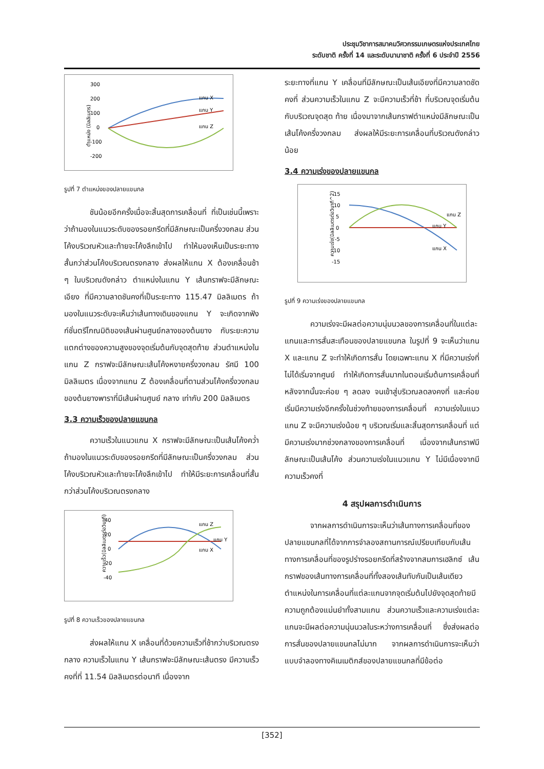ประชุมวิชาการสมาคมวิศวกรรมเกษตรแห่งประเทศไทย
ระดับชาติ ครั้งที่ 14 และระดับนานาชาติ ครั้งที่ 6 ประจำปี 2556
ตำแหน่ง (มิลลิเมตร)
300
200
100
0
-100
-200
แกน X
แกน Y
แกน Z
รูปที่ 7 ตำแหน่งของปลายแขนกล
ชันน้อยอีกครั้งเมื่อจะสิ้นสุดการเคลื่อนที่ ที่เป็นเช่นนี้เพราะว่าถ้ามองในแนวระดับของรอยกรีดที่มีลักษณะเป็นครึ่งวงกลม ส่วนโค้งบริเวณหัวและท้ายจะโค้งลึกเข้าไป ทำให้มองเห็นเป็นระยะทางสั้นกว่าส่วนโค้งบริเวณตรงกลาง ส่งผลให้แกน X ต้องเคลื่อนช้า ๆ ในบริเวณดังกล่าว ตำแหน่งในแกน Y เส้นกราฟจะมีลักษณะเอียง ที่มีความลาดชันคงที่เป็นระยะทาง 115.47 มิลลิเมตร ถ้ามองในแนวระดับจะเห็นว่าเส้นทางเดินของแกน Y จะเกิดจากฟังก์ชั่นตรีโกณมิติของเส้นผ่านศูนย์กลางของต้นยาง กับระยะความแตกต่างของความสูงของจุดเริ่มต้นกับจุดสุดท้าย ส่วนตำแหน่งในแกน Z กราฟจะมีลักษณะเส้นโค้งหงายครึ่งวงกลม รัศมี 100 มิลลิเมตร เนื่องจากแกน Z ต้องเคลื่อนที่ตามส่วนโค้งครึ่งวงกลมของต้นยางพาราที่มีเส้นผ่านศูนย์ กลาง เท่ากับ 200 มิลลิเมตร
3.3 ความเร็วของปลายแขนกล
ความเร็วในแนวแกน X กราฟจะมีลักษณะเป็นเส้นโค้งคว่ำ ถ้ามองในแนวระดับของรอยกรีดที่มีลักษณะเป็นครึ่งวงกลม ส่วนโค้งบริเวณหัวและท้ายจะโค้งลึกเข้าไป ทำให้มีระยะการเคลื่อนที่สั้นกว่าส่วนโค้งบริเวณตรงกลาง
40
20
0
-20
-40
ความเร็ว(มิลลิเมตรต่อวินาที)
แกน Z
แกน Y
แกน X
รูปที่ 8 ความเร็วของปลายแขนกล
ส่งผลให้แกน X เคลื่อนที่ด้วยความเร็วที่ช้ากว่าบริเวณตรงกลาง ความเร็วในแกน Y เส้นกราฟจะมีลักษณะเส้นตรง มีความเร็วคงที่ที่ 11.54 มิลลิเมตรต่อนาที เนื่องจาก
ระยะทางที่แกน Y เคลื่อนที่มีลักษณะเป็นเส้นเอียงที่มีความลาดชัดคงที่ ส่วนความเร็วในแกน Z จะมีความเร็วที่ช้า ที่บริเวณจุดเริ่มต้นกับบริเวณจุดสุด ท้าย เนื่องมาจากเส้นกราฟตำแหน่งมีลักษณะเป็นเส้นโค้งครึ่งวงกลม ส่งผลให้มีระยะการเคลื่อนที่บริเวณดังกล่าวน้อย
3.4 ความเร่งของปลายแขนกล
15
10
5
0
-5
-10
-15
ความเร่ง(มิลลิเมตรต่อวินาที^2)
แกน Z
แกน Y
แกน X
รูปที่ 9 ความเร่งของปลายแขนกล
ความเร่งจะมีผลต่อความนุ่มนวลของการเคลื่อนที่ในแต่ละแกนและการสั่นสะเทือนของปลายแขนกล ในรูปที่ 9 จะเห็นว่าแกน X และแกน Z จะทำให้เกิดการสั่น โดยเฉพาะแกน X ที่มีความเร่งที่ไม่ได้เริ่มจากศูนย์ ทำให้เกิดการสั่นมากในตอนเริ่มต้นการเคลื่อนที่ หลังจากนั้นจะค่อย ๆ ลดลง จนเข้าสู่บริเวณลดลงคงที่ และค่อยเริ่มมีความเร่งอีกครั้งในช่วงท้ายของการเคลื่อนที่ ความเร่งในแนวแกน Z จะมีความเร่งน้อย ๆ บริเวณเริ่มและสิ้นสุดการเคลื่อนที่ แต่มีความเร่งมากช่วงกลางของการเคลื่อนที่ เนื่องจากเส้นกราฟมีลักษณะเป็นเส้นโค้ง ส่วนความเร่งในแนวแกน Y ไม่มีเนื่องจากมีความเร็วคงที่
4 สรุปผลการดำเนินการ
จากผลการดำเนินการจะเห็นว่าเส้นทางการเคลื่อนที่ของปลายแขนกลที่ได้จากการจำลองสถานการณ์เปรียบเทียบกับเส้นทางการเคลื่อนที่ของรูปร่างรอยกรีดที่สร้างจากสมการเฮลิกซ์ เส้น กราฟของเส้นทางการเคลื่อนที่ทั้งสองเส้นทับกันเป็นเส้นเดียว ตำแหน่งในการเคลื่อนที่แต่ละแกนจากจุดเริ่มต้นไปยังจุดสุดท้ายมีความถูกต้องแม่นยำทั้งสามแกน ส่วนความเร็วและความเร่งแต่ละแกนจะมีผลต่อความนุ่นนวลในระหว่างการเคลื่อนที่ ซึ่งส่งผลต่อการสั่นของปลายแขนกลไม่มาก จากผลการดำเนินการจะเห็นว่า แบบจำลองทางคิเนเมติกส์ของปลายแขนกลที่มีข้อต่อ
[352]